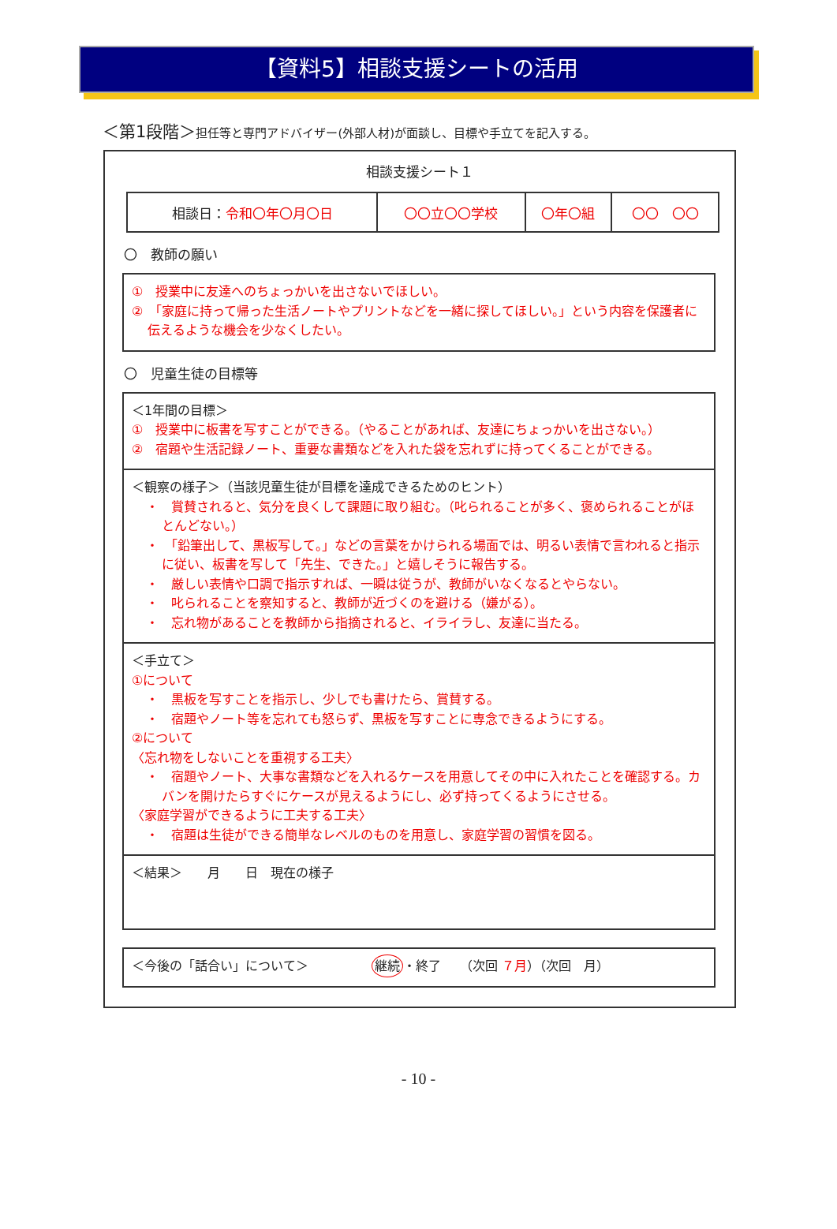【資料5】相談支援シートの活用
＜第1段階＞担任等と専門アドバイザー(外部人材)が面談し、目標や手立てを記入する。
相談支援シート１
| 相談日： 令和〇年〇月〇日 | 〇〇立〇〇学校 | 〇年〇組 | 〇〇 〇〇 |
〇　教師の願い
①　授業中に友達へのちょっかいを出さないでほしい。
②　「家庭に持って帰った生活ノートやプリントなどを一緒に探してほしい。」という内容を保護者に伝えるような機会を少なくしたい。
〇　児童生徒の目標等
＜1年間の目標＞
①　授業中に板書を写すことができる。（やることがあれば、友達にちょっかいを出さない。）
②　宿題や生活記録ノート、重要な書類などを入れた袋を忘れずに持ってくることができる。
＜観察の様子＞（当該児童生徒が目標を達成できるためのヒント）
・　賞賛されると、気分を良くして課題に取り組む。（叱られることが多く、褒められることがほとんどない。）
・　「鉛筆出して、黒板写して。」などの言葉をかけられる場面では、明るい表情で言われると指示に従い、板書を写して「先生、できた。」と嬉しそうに報告する。
・　厳しい表情や口調で指示すれば、一瞬は従うが、教師がいなくなるとやらない。
・　叱られることを察知すると、教師が近づくのを避ける（嫌がる）。
・　忘れ物があることを教師から指摘されると、イライラし、友達に当たる。
＜手立て＞
①について
・　黒板を写すことを指示し、少しでも書けたら、賞賛する。
・　宿題やノート等を忘れても怒らず、黒板を写すことに専念できるようにする。
②について
〈忘れ物をしないことを重視する工夫〉
・　宿題やノート、大事な書類などを入れるケースを用意してその中に入れたことを確認する。カバンを開けたらすぐにケースが見えるようにし、必ず持ってくるようにさせる。
〈家庭学習ができるように工夫する工夫〉
・　宿題は生徒ができる簡単なレベルのものを用意し、家庭学習の習慣を図る。
＜結果＞　　月　　日　現在の様子
＜今後の「話合い」について＞　　　　　継続 ・終了　　（次回 ７月）（次回　月）
- 10 -